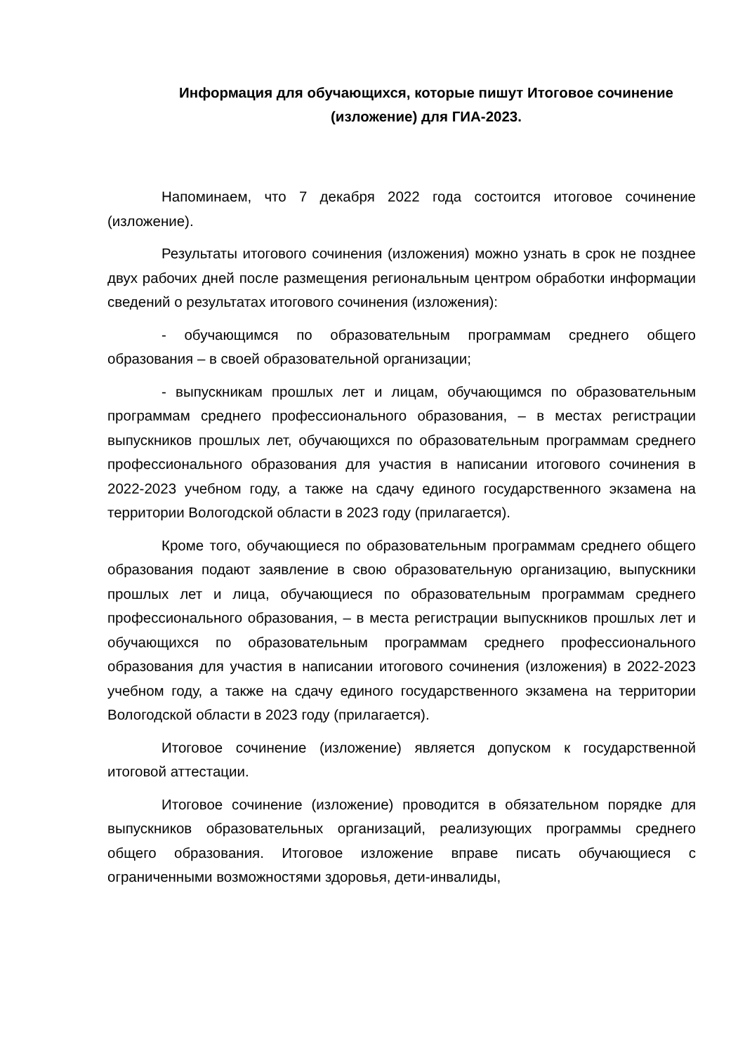Информация для обучающихся, которые пишут Итоговое сочинение (изложение) для ГИА-2023.
Напоминаем, что 7 декабря 2022 года состоится итоговое сочинение (изложение).
Результаты итогового сочинения (изложения) можно узнать в срок не позднее двух рабочих дней после размещения региональным центром обработки информации сведений о результатах итогового сочинения (изложения):
- обучающимся по образовательным программам среднего общего образования – в своей образовательной организации;
- выпускникам прошлых лет и лицам, обучающимся по образовательным программам среднего профессионального образования, – в местах регистрации выпускников прошлых лет, обучающихся по образовательным программам среднего профессионального образования для участия в написании итогового сочинения в 2022-2023 учебном году, а также на сдачу единого государственного экзамена на территории Вологодской области в 2023 году (прилагается).
Кроме того, обучающиеся по образовательным программам среднего общего образования подают заявление в свою образовательную организацию, выпускники прошлых лет и лица, обучающиеся по образовательным программам среднего профессионального образования, – в места регистрации выпускников прошлых лет и обучающихся по образовательным программам среднего профессионального образования для участия в написании итогового сочинения (изложения) в 2022-2023 учебном году, а также на сдачу единого государственного экзамена на территории Вологодской области в 2023 году (прилагается).
Итоговое сочинение (изложение) является допуском к государственной итоговой аттестации.
Итоговое сочинение (изложение) проводится в обязательном порядке для выпускников образовательных организаций, реализующих программы среднего общего образования. Итоговое изложение вправе писать обучающиеся с ограниченными возможностями здоровья, дети-инвалиды,